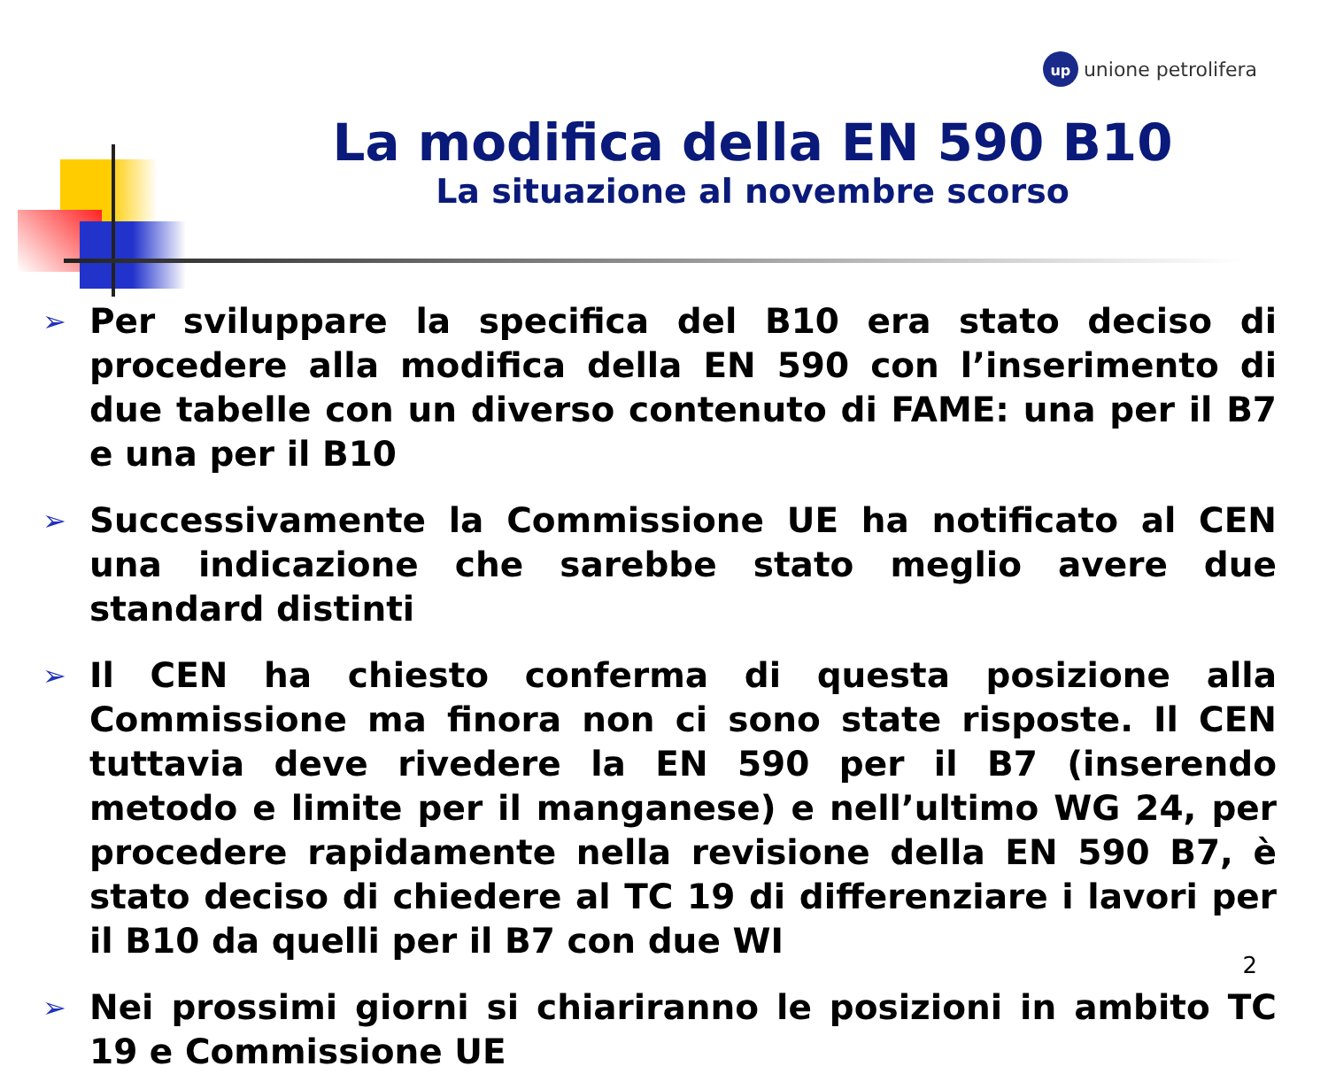up
unione petrolifera
La modifica della EN 590 B10
La situazione al novembre scorso
➢ Per sviluppare la specifica del B10 era stato deciso di procedere alla modifica della EN 590 con l’inserimento di due tabelle con un diverso contenuto di FAME: una per il B7 e una per il B10
➢ Successivamente la Commissione UE ha notificato al CEN una indicazione che sarebbe stato meglio avere due standard distinti
➢ Il CEN ha chiesto conferma di questa posizione alla Commissione ma finora non ci sono state risposte. Il CEN tuttavia deve rivedere la EN 590 per il B7 (inserendo metodo e limite per il manganese) e nell’ultimo WG 24, per procedere rapidamente nella revisione della EN 590 B7, è stato deciso di chiedere al TC 19 di differenziare i lavori per il B10 da quelli per il B7 con due WI
➢ Nei prossimi giorni si chiariranno le posizioni in ambito TC 19 e Commissione UE
2